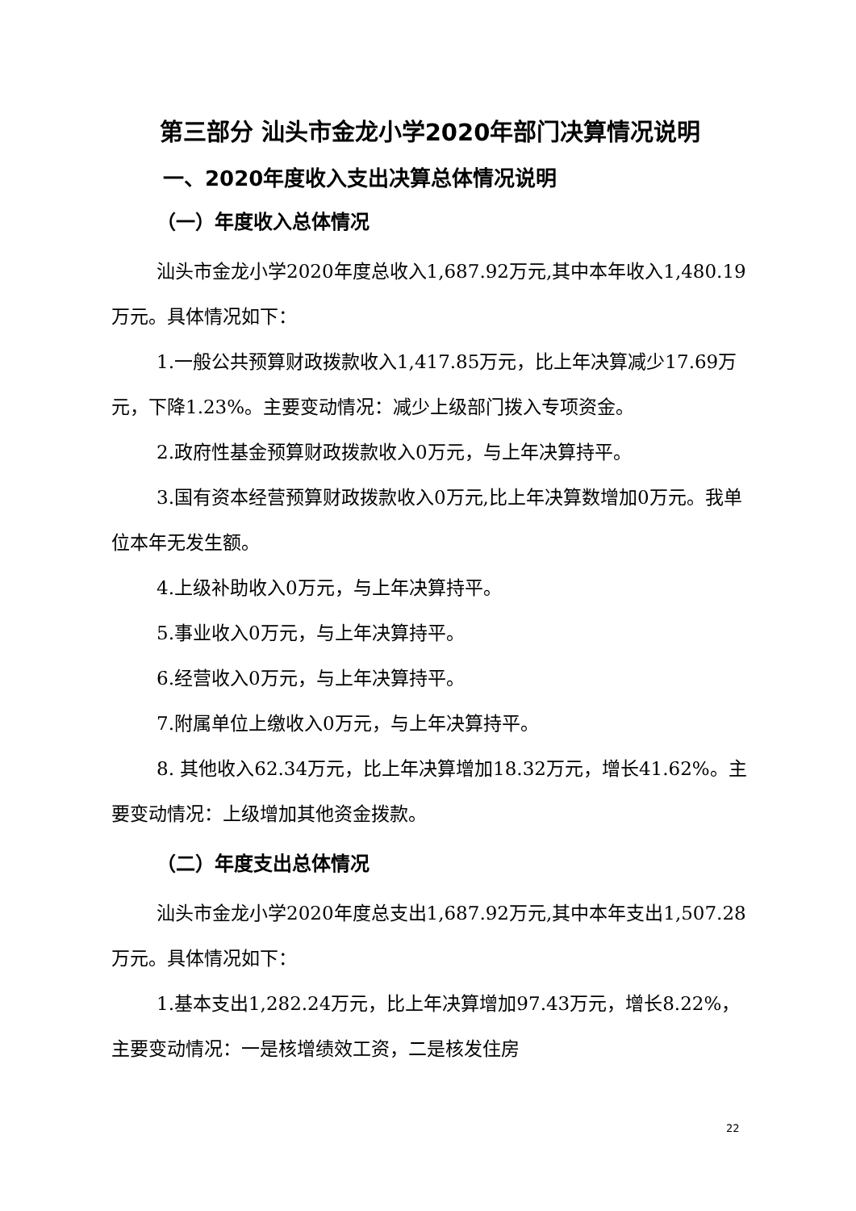第三部分 汕头市金龙小学2020年部门决算情况说明
一、2020年度收入支出决算总体情况说明
（一）年度收入总体情况
汕头市金龙小学2020年度总收入1,687.92万元,其中本年收入1,480.19万元。具体情况如下：
1.一般公共预算财政拨款收入1,417.85万元，比上年决算减少17.69万元，下降1.23%。主要变动情况：减少上级部门拨入专项资金。
2.政府性基金预算财政拨款收入0万元，与上年决算持平。
3.国有资本经营预算财政拨款收入0万元,比上年决算数增加0万元。我单位本年无发生额。
4.上级补助收入0万元，与上年决算持平。
5.事业收入0万元，与上年决算持平。
6.经营收入0万元，与上年决算持平。
7.附属单位上缴收入0万元，与上年决算持平。
8. 其他收入62.34万元，比上年决算增加18.32万元，增长41.62%。主要变动情况：上级增加其他资金拨款。
（二）年度支出总体情况
汕头市金龙小学2020年度总支出1,687.92万元,其中本年支出1,507.28万元。具体情况如下：
1.基本支出1,282.24万元，比上年决算增加97.43万元，增长8.22%，主要变动情况：一是核增绩效工资，二是核发住房
22